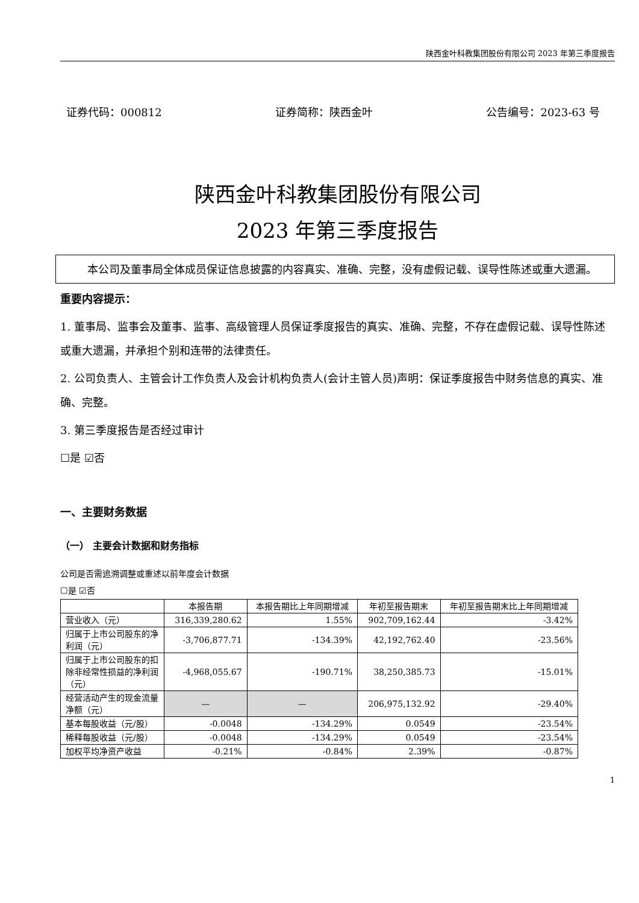陕西金叶科教集团股份有限公司 2023 年第三季度报告
证券代码：000812 证券简称：陕西金叶 公告编号：2023-63 号
陕西金叶科教集团股份有限公司
2023 年第三季度报告
本公司及董事局全体成员保证信息披露的内容真实、准确、完整，没有虚假记载、误导性陈述或重大遗漏。
重要内容提示：
1. 董事局、监事会及董事、监事、高级管理人员保证季度报告的真实、准确、完整，不存在虚假记载、误导性陈述或重大遗漏，并承担个别和连带的法律责任。
2. 公司负责人、主管会计工作负责人及会计机构负责人(会计主管人员)声明：保证季度报告中财务信息的真实、准确、完整。
3. 第三季度报告是否经过审计
☐是 ☑否
一、主要财务数据
（一） 主要会计数据和财务指标
公司是否需追溯调整或重述以前年度会计数据
☐是 ☑否
| | 本报告期 | 本报告期比上年同期增减 | 年初至报告期末 | 年初至报告期末比上年同期增减 |
| --- | --- | --- | --- | --- |
| 营业收入（元） | 316,339,280.62 | 1.55% | 902,709,162.44 | -3.42% |
| 归属于上市公司股东的净利润（元） | -3,706,877.71 | -134.39% | 42,192,762.40 | -23.56% |
| 归属于上市公司股东的扣除非经常性损益的净利润（元） | -4,968,055.67 | -190.71% | 38,250,385.73 | -15.01% |
| 经营活动产生的现金流量净额（元） | — | — | 206,975,132.92 | -29.40% |
| 基本每股收益（元/股） | -0.0048 | -134.29% | 0.0549 | -23.54% |
| 稀释每股收益（元/股） | -0.0048 | -134.29% | 0.0549 | -23.54% |
| 加权平均净资产收益 | -0.21% | -0.84% | 2.39% | -0.87% |
1